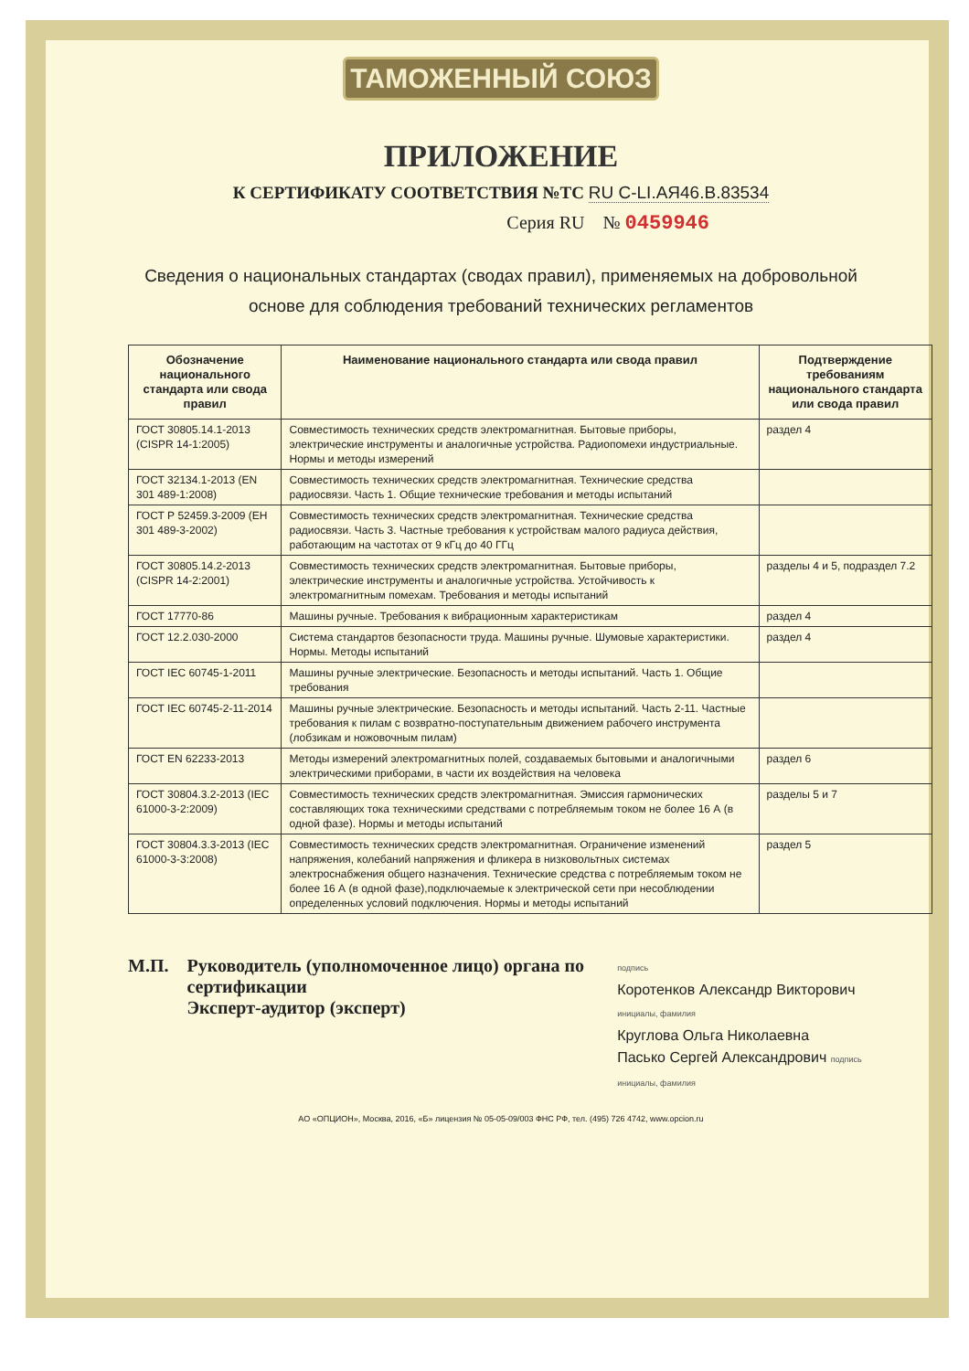ТАМОЖЕННЫЙ СОЮЗ
ПРИЛОЖЕНИЕ
К СЕРТИФИКАТУ СООТВЕТСТВИЯ №ТС RU C-LI.АЯ46.В.83534
Серия RU № 0459946
Сведения о национальных стандартах (сводах правил), применяемых на добровольной основе для соблюдения требований технических регламентов
| Обозначение национального стандарта или свода правил | Наименование национального стандарта или свода правил | Подтверждение требованиям национального стандарта или свода правил |
| --- | --- | --- |
| ГОСТ 30805.14.1-2013 (CISPR 14-1:2005) | Совместимость технических средств электромагнитная. Бытовые приборы, электрические инструменты и аналогичные устройства. Радиопомехи индустриальные. Нормы и методы измерений | раздел 4 |
| ГОСТ 32134.1-2013 (EN 301 489-1:2008) | Совместимость технических средств электромагнитная. Технические средства радиосвязи. Часть 1. Общие технические требования и методы испытаний | |
| ГОСТ Р 52459.3-2009 (ЕН 301 489-3-2002) | Совместимость технических средств электромагнитная. Технические средства радиосвязи. Часть 3. Частные требования к устройствам малого радиуса действия, работающим на частотах от 9 кГц до 40 ГГц | |
| ГОСТ 30805.14.2-2013 (CISPR 14-2:2001) | Совместимость технических средств электромагнитная. Бытовые приборы, электрические инструменты и аналогичные устройства. Устойчивость к электромагнитным помехам. Требования и методы испытаний | разделы 4 и 5, подраздел 7.2 |
| ГОСТ 17770-86 | Машины ручные. Требования к вибрационным характеристикам | раздел 4 |
| ГОСТ 12.2.030-2000 | Система стандартов безопасности труда. Машины ручные. Шумовые характеристики. Нормы. Методы испытаний | раздел 4 |
| ГОСТ IEC 60745-1-2011 | Машины ручные электрические. Безопасность и методы испытаний. Часть 1. Общие требования | |
| ГОСТ IEC 60745-2-11-2014 | Машины ручные электрические. Безопасность и методы испытаний. Часть 2-11. Частные требования к пилам с возвратно-поступательным движением рабочего инструмента (лобзикам и ножовочным пилам) | |
| ГОСТ EN 62233-2013 | Методы измерений электромагнитных полей, создаваемых бытовыми и аналогичными электрическими приборами, в части их воздействия на человека | раздел 6 |
| ГОСТ 30804.3.2-2013 (IEC 61000-3-2:2009) | Совместимость технических средств электромагнитная. Эмиссия гармонических составляющих тока техническими средствами с потребляемым током не более 16 А (в одной фазе). Нормы и методы испытаний | разделы 5 и 7 |
| ГОСТ 30804.3.3-2013 (IEC 61000-3-3:2008) | Совместимость технических средств электромагнитная. Ограничение изменений напряжения, колебаний напряжения и фликера в низковольтных системах электроснабжения общего назначения. Технические средства с потребляемым током не более 16 А (в одной фазе),подключаемые к электрической сети при несоблюдении определенных условий подключения. Нормы и методы испытаний | раздел 5 |
М.П. Руководитель (уполномоченное лицо) органа по сертификации
Эксперт-аудитор (эксперт)
подпись
Коротенков Александр Викторович инициалы, фамилия
Круглова Ольга Николаевна
Пасько Сергей Александрович подпись инициалы, фамилия
АО «ОПЦИОН», Москва, 2016, «Б» лицензия № 05-05-09/003 ФНС РФ, тел. (495) 726 4742, www.opcion.ru